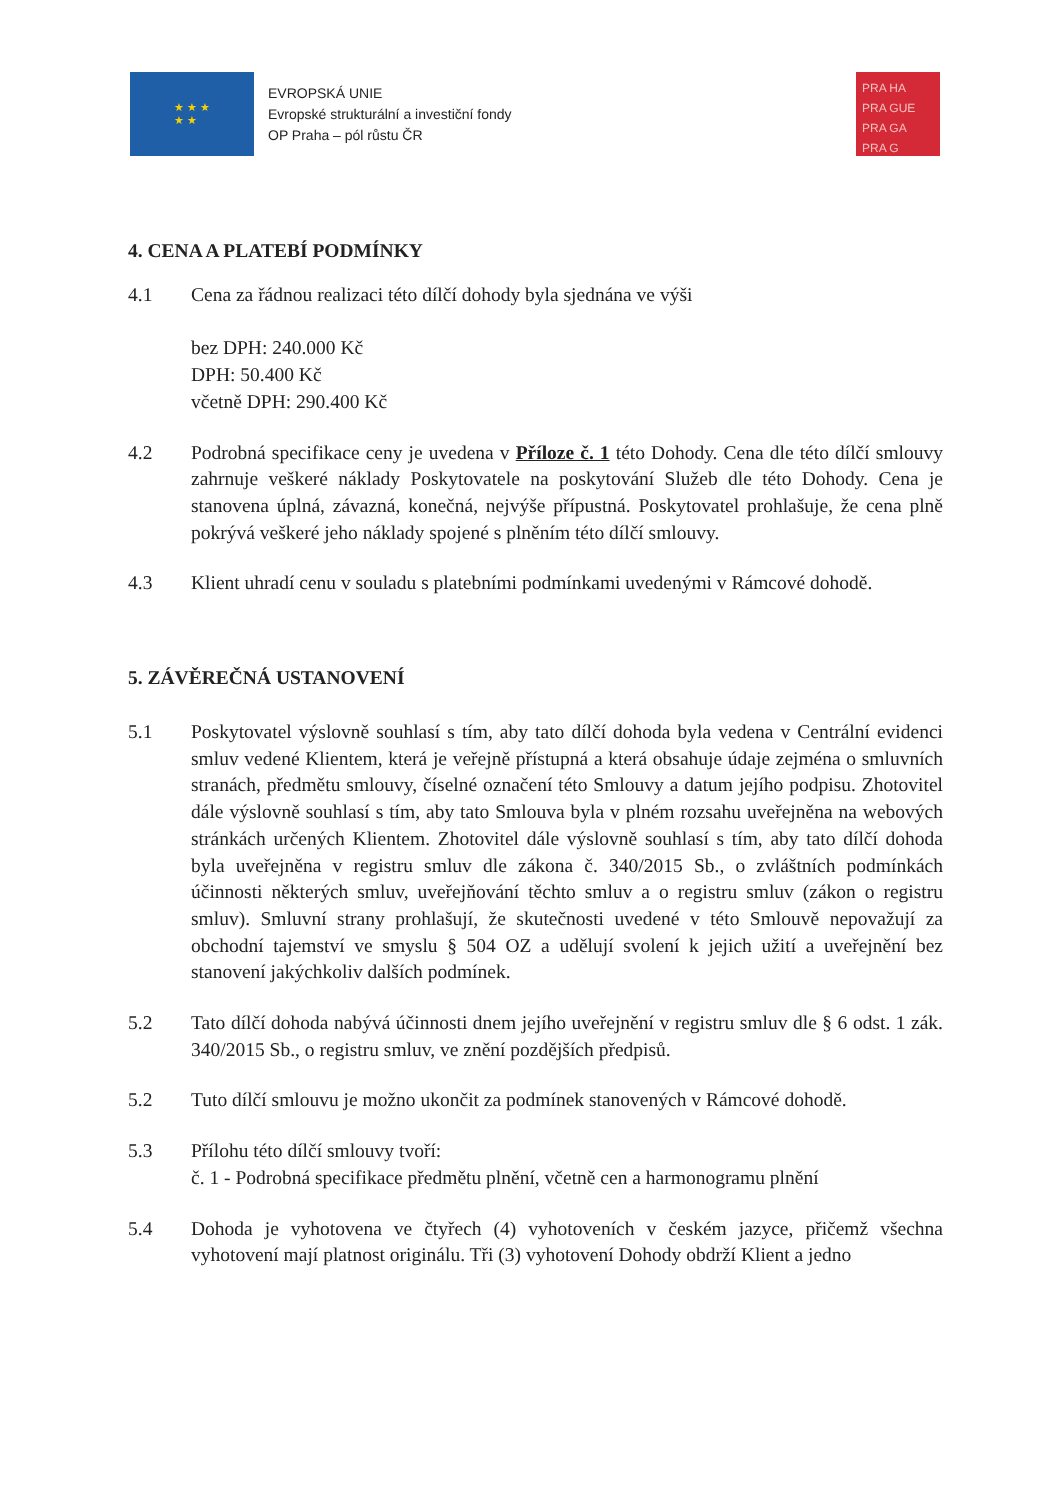★ ★ ★
★ ★
EVROPSKÁ UNIE
Evropské strukturální a investiční fondy
OP Praha – pól růstu ČR
PRA HA
PRA GUE
PRA GA
PRA G
4. CENA A PLATEBÍ PODMÍNKY
4.1 Cena za řádnou realizaci této dílčí dohody byla sjednána ve výši
bez DPH: 240.000 Kč
DPH: 50.400 Kč
včetně DPH: 290.400 Kč
4.2 Podrobná specifikace ceny je uvedena v Příloze č. 1 této Dohody. Cena dle této dílčí smlouvy zahrnuje veškeré náklady Poskytovatele na poskytování Služeb dle této Dohody. Cena je stanovena úplná, závazná, konečná, nejvýše přípustná. Poskytovatel prohlašuje, že cena plně pokrývá veškeré jeho náklady spojené s plněním této dílčí smlouvy.
4.3 Klient uhradí cenu v souladu s platebními podmínkami uvedenými v Rámcové dohodě.
5. ZÁVĚREČNÁ USTANOVENÍ
5.1 Poskytovatel výslovně souhlasí s tím, aby tato dílčí dohoda byla vedena v Centrální evidenci smluv vedené Klientem, která je veřejně přístupná a která obsahuje údaje zejména o smluvních stranách, předmětu smlouvy, číselné označení této Smlouvy a datum jejího podpisu. Zhotovitel dále výslovně souhlasí s tím, aby tato Smlouva byla v plném rozsahu uveřejněna na webových stránkách určených Klientem. Zhotovitel dále výslovně souhlasí s tím, aby tato dílčí dohoda byla uveřejněna v registru smluv dle zákona č. 340/2015 Sb., o zvláštních podmínkách účinnosti některých smluv, uveřejňování těchto smluv a o registru smluv (zákon o registru smluv). Smluvní strany prohlašují, že skutečnosti uvedené v této Smlouvě nepovažují za obchodní tajemství ve smyslu § 504 OZ a udělují svolení k jejich užití a uveřejnění bez stanovení jakýchkoliv dalších podmínek.
5.2 Tato dílčí dohoda nabývá účinnosti dnem jejího uveřejnění v registru smluv dle § 6 odst. 1 zák. 340/2015 Sb., o registru smluv, ve znění pozdějších předpisů.
5.2 Tuto dílčí smlouvu je možno ukončit za podmínek stanovených v Rámcové dohodě.
5.3 Přílohu této dílčí smlouvy tvoří:
č. 1 - Podrobná specifikace předmětu plnění, včetně cen a harmonogramu plnění
5.4 Dohoda je vyhotovena ve čtyřech (4) vyhotoveních v českém jazyce, přičemž všechna vyhotovení mají platnost originálu. Tři (3) vyhotovení Dohody obdrží Klient a jedno